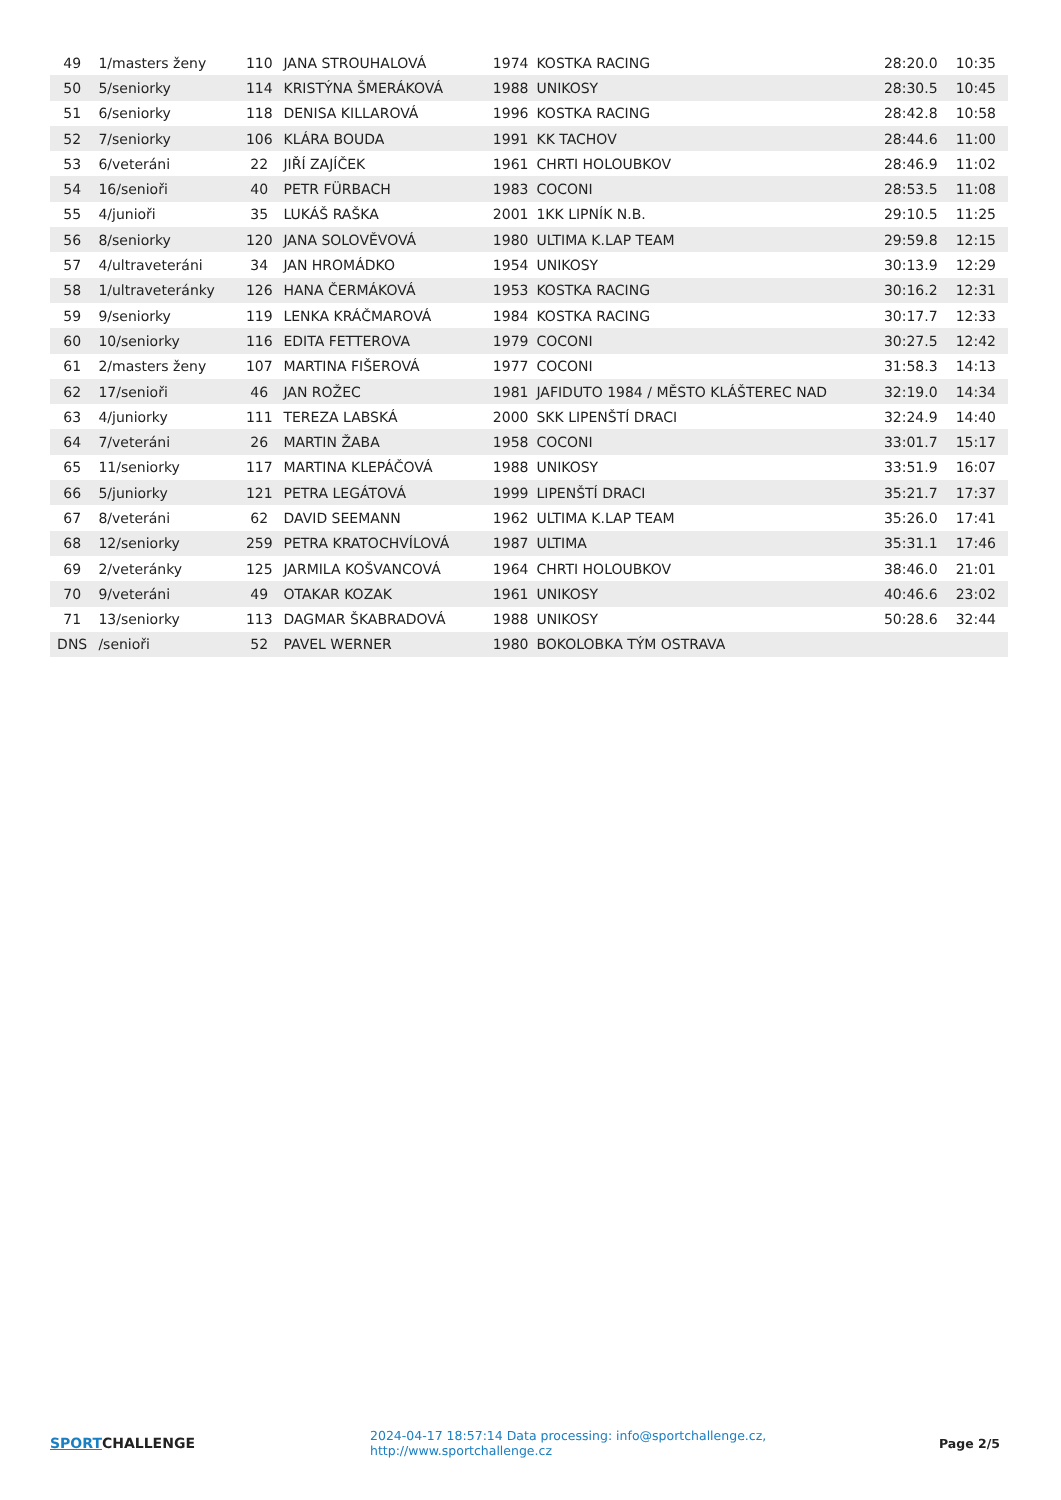| 49 | 1/masters ženy | 110 | JANA STROUHALOVÁ | 1974 | KOSTKA RACING | 28:20.0 | 10:35 |
| 50 | 5/seniorky | 114 | KRISTÝNA ŠMERÁKOVÁ | 1988 | UNIKOSY | 28:30.5 | 10:45 |
| 51 | 6/seniorky | 118 | DENISA KILLAROVÁ | 1996 | KOSTKA RACING | 28:42.8 | 10:58 |
| 52 | 7/seniorky | 106 | KLÁRA BOUDA | 1991 | KK TACHOV | 28:44.6 | 11:00 |
| 53 | 6/veteráni | 22 | JIŘÍ ZAJÍČEK | 1961 | CHRTI HOLOUBKOV | 28:46.9 | 11:02 |
| 54 | 16/senioři | 40 | PETR FÜRBACH | 1983 | COCONI | 28:53.5 | 11:08 |
| 55 | 4/junioři | 35 | LUKÁŠ RAŠKA | 2001 | 1KK LIPNÍK N.B. | 29:10.5 | 11:25 |
| 56 | 8/seniorky | 120 | JANA SOLOVĚVOVÁ | 1980 | ULTIMA K.LAP TEAM | 29:59.8 | 12:15 |
| 57 | 4/ultraveteráni | 34 | JAN HROMÁDKO | 1954 | UNIKOSY | 30:13.9 | 12:29 |
| 58 | 1/ultraveteránky | 126 | HANA ČERMÁKOVÁ | 1953 | KOSTKA RACING | 30:16.2 | 12:31 |
| 59 | 9/seniorky | 119 | LENKA KRÁČMAROVÁ | 1984 | KOSTKA RACING | 30:17.7 | 12:33 |
| 60 | 10/seniorky | 116 | EDITA FETTEROVA | 1979 | COCONI | 30:27.5 | 12:42 |
| 61 | 2/masters ženy | 107 | MARTINA FIŠEROVÁ | 1977 | COCONI | 31:58.3 | 14:13 |
| 62 | 17/senioři | 46 | JAN ROŽEC | 1981 | JAFIDUTO 1984 / MĚSTO KLÁŠTEREC NAD | 32:19.0 | 14:34 |
| 63 | 4/juniorky | 111 | TEREZA LABSKÁ | 2000 | SKK LIPENŠTÍ DRACI | 32:24.9 | 14:40 |
| 64 | 7/veteráni | 26 | MARTIN ŽABA | 1958 | COCONI | 33:01.7 | 15:17 |
| 65 | 11/seniorky | 117 | MARTINA KLEPÁČOVÁ | 1988 | UNIKOSY | 33:51.9 | 16:07 |
| 66 | 5/juniorky | 121 | PETRA LEGÁTOVÁ | 1999 | LIPENŠTÍ DRACI | 35:21.7 | 17:37 |
| 67 | 8/veteráni | 62 | DAVID SEEMANN | 1962 | ULTIMA K.LAP TEAM | 35:26.0 | 17:41 |
| 68 | 12/seniorky | 259 | PETRA KRATOCHVÍLOVÁ | 1987 | ULTIMA | 35:31.1 | 17:46 |
| 69 | 2/veteránky | 125 | JARMILA KOŠVANCOVÁ | 1964 | CHRTI HOLOUBKOV | 38:46.0 | 21:01 |
| 70 | 9/veteráni | 49 | OTAKAR KOZAK | 1961 | UNIKOSY | 40:46.6 | 23:02 |
| 71 | 13/seniorky | 113 | DAGMAR ŠKABRADOVÁ | 1988 | UNIKOSY | 50:28.6 | 32:44 |
| DNS | /senioři | 52 | PAVEL WERNER | 1980 | BOKOLOBKA TÝM OSTRAVA | | |
SPORTCHALLENGE
2024-04-17 18:57:14 Data processing: info@sportchallenge.cz, http://www.sportchallenge.cz
Page 2/5